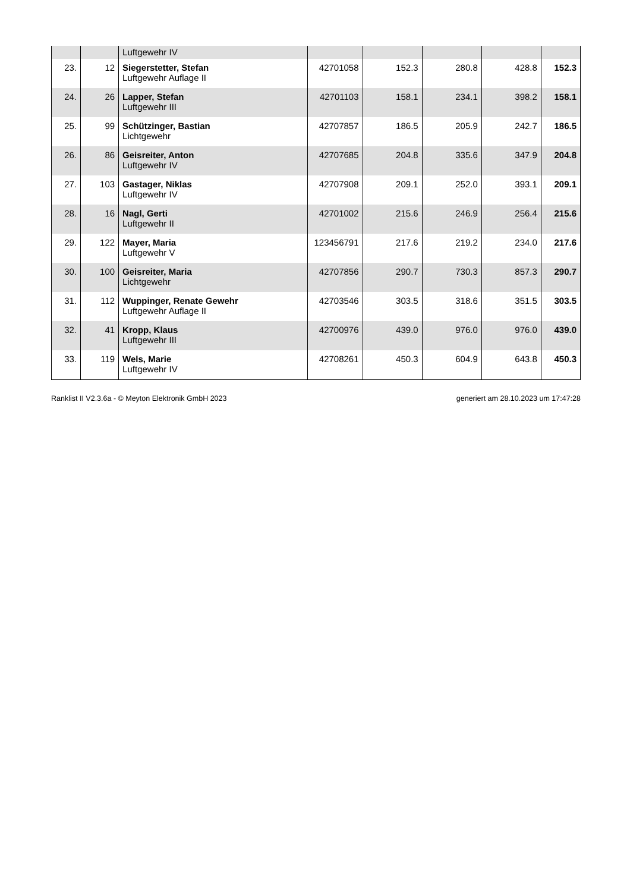| | | Luftgewehr IV | | | | | |
| 23. | 12 | Siegerstetter, Stefan Luftgewehr Auflage II | 42701058 | 152.3 | 280.8 | 428.8 | 152.3 |
| 24. | 26 | Lapper, Stefan Luftgewehr III | 42701103 | 158.1 | 234.1 | 398.2 | 158.1 |
| 25. | 99 | Schützinger, Bastian Lichtgewehr | 42707857 | 186.5 | 205.9 | 242.7 | 186.5 |
| 26. | 86 | Geisreiter, Anton Luftgewehr IV | 42707685 | 204.8 | 335.6 | 347.9 | 204.8 |
| 27. | 103 | Gastager, Niklas Luftgewehr IV | 42707908 | 209.1 | 252.0 | 393.1 | 209.1 |
| 28. | 16 | Nagl, Gerti Luftgewehr II | 42701002 | 215.6 | 246.9 | 256.4 | 215.6 |
| 29. | 122 | Mayer, Maria Luftgewehr V | 123456791 | 217.6 | 219.2 | 234.0 | 217.6 |
| 30. | 100 | Geisreiter, Maria Lichtgewehr | 42707856 | 290.7 | 730.3 | 857.3 | 290.7 |
| 31. | 112 | Wuppinger, Renate Gewehr Luftgewehr Auflage II | 42703546 | 303.5 | 318.6 | 351.5 | 303.5 |
| 32. | 41 | Kropp, Klaus Luftgewehr III | 42700976 | 439.0 | 976.0 | 976.0 | 439.0 |
| 33. | 119 | Wels, Marie Luftgewehr IV | 42708261 | 450.3 | 604.9 | 643.8 | 450.3 |
Ranklist II V2.3.6a - © Meyton Elektronik GmbH 2023 generiert am 28.10.2023 um 17:47:28